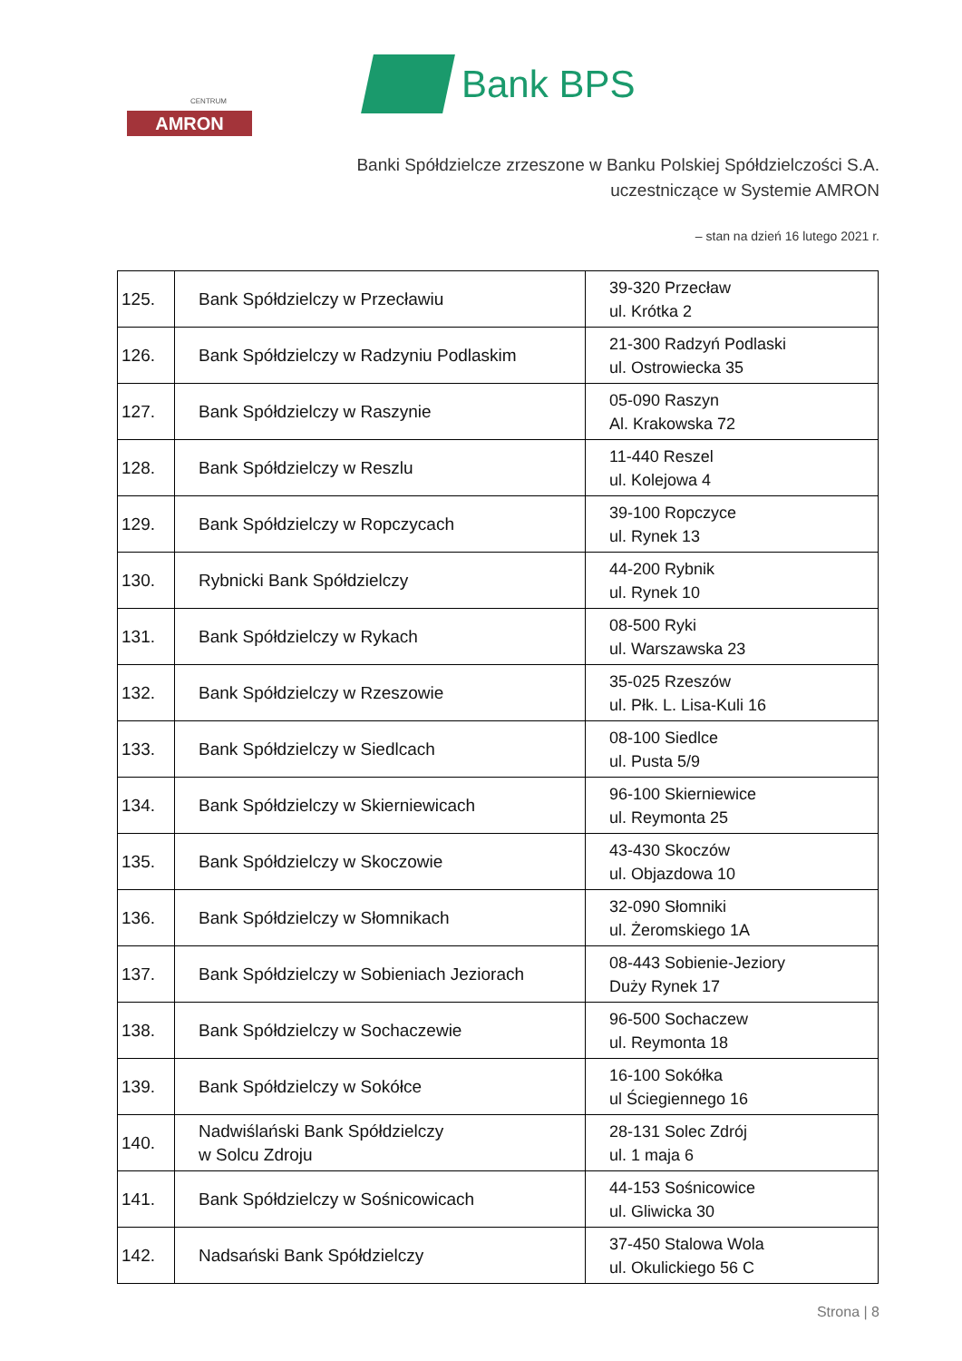CENTRUM
AMRON
Bank BPS
Banki Spółdzielcze zrzeszone w Banku Polskiej Spółdzielczości S.A.
uczestniczące w Systemie AMRON
– stan na dzień 16 lutego 2021 r.
| 125. | Bank Spółdzielczy w Przecławiu | 39-320 Przecław ul. Krótka 2 |
| 126. | Bank Spółdzielczy w Radzyniu Podlaskim | 21-300 Radzyń Podlaski ul. Ostrowiecka 35 |
| 127. | Bank Spółdzielczy w Raszynie | 05-090 Raszyn Al. Krakowska 72 |
| 128. | Bank Spółdzielczy w Reszlu | 11-440 Reszel ul. Kolejowa 4 |
| 129. | Bank Spółdzielczy w Ropczycach | 39-100 Ropczyce ul. Rynek 13 |
| 130. | Rybnicki Bank Spółdzielczy | 44-200 Rybnik ul. Rynek 10 |
| 131. | Bank Spółdzielczy w Rykach | 08-500 Ryki ul. Warszawska 23 |
| 132. | Bank Spółdzielczy w Rzeszowie | 35-025 Rzeszów ul. Płk. L. Lisa-Kuli 16 |
| 133. | Bank Spółdzielczy w Siedlcach | 08-100 Siedlce ul. Pusta 5/9 |
| 134. | Bank Spółdzielczy w Skierniewicach | 96-100 Skierniewice ul. Reymonta 25 |
| 135. | Bank Spółdzielczy w Skoczowie | 43-430 Skoczów ul. Objazdowa 10 |
| 136. | Bank Spółdzielczy w Słomnikach | 32-090 Słomniki ul. Żeromskiego 1A |
| 137. | Bank Spółdzielczy w Sobieniach Jeziorach | 08-443 Sobienie-Jeziory Duży Rynek 17 |
| 138. | Bank Spółdzielczy w Sochaczewie | 96-500 Sochaczew ul. Reymonta 18 |
| 139. | Bank Spółdzielczy w Sokółce | 16-100 Sokółka ul Ściegiennego 16 |
| 140. | Nadwiślański Bank Spółdzielczy w Solcu Zdroju | 28-131 Solec Zdrój ul. 1 maja 6 |
| 141. | Bank Spółdzielczy w Sośnicowicach | 44-153 Sośnicowice ul. Gliwicka 30 |
| 142. | Nadsański Bank Spółdzielczy | 37-450 Stalowa Wola ul. Okulickiego 56 C |
Strona | 8